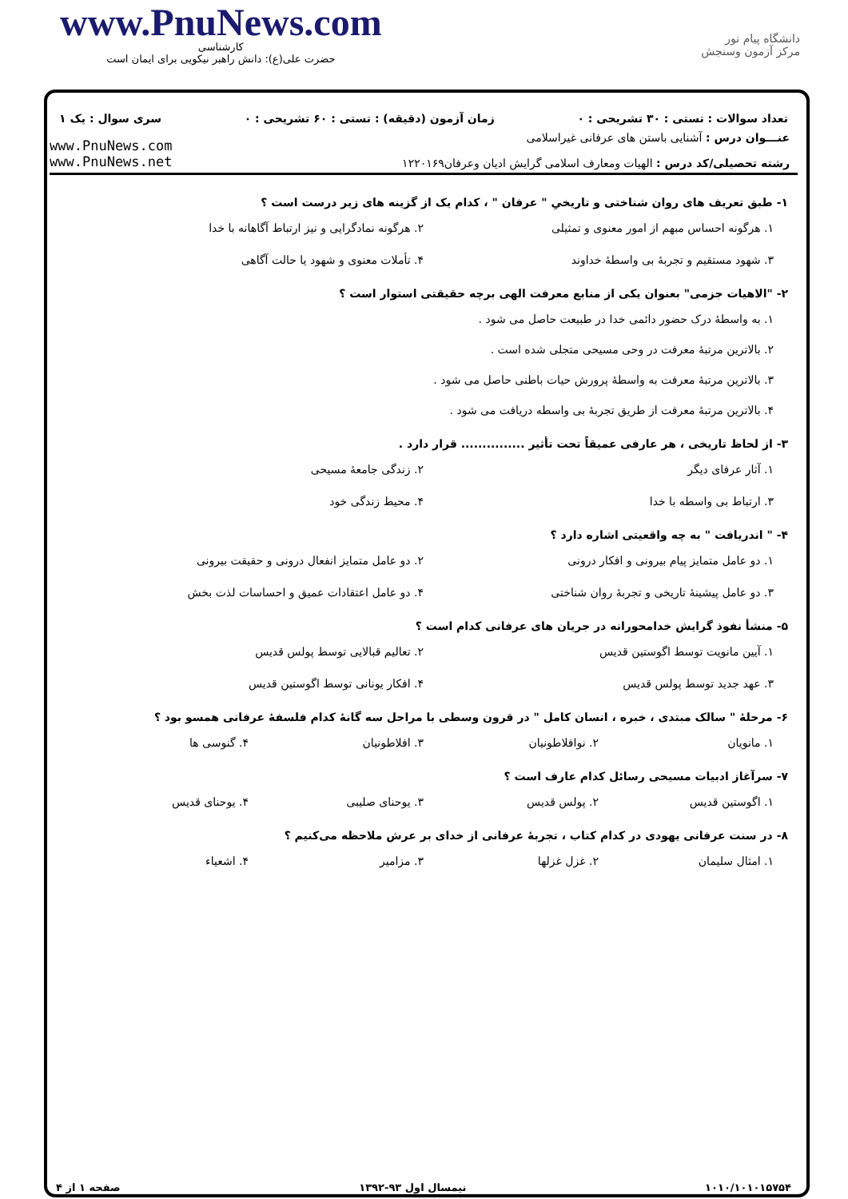www.PnuNews.com
کارشناسی
حضرت علی(ع): دانش راهبر نیکویی برای ایمان است
دانشگاه پیام نور
مرکز آزمون وسنجش
تعداد سوالات : تستی : ۳۰ تشریحی : ۰ زمان آزمون (دقیقه) : تستی : ۶۰ تشریحی : ۰ سری سوال : یک ۱
عنـــوان درس : آشنایی باستن های عرفانی غیراسلامی
رشته تحصیلی/کد درس : الهیات ومعارف اسلامی گرایش ادیان وعرفان۱۲۲۰۱۶۹
www.PnuNews.com
www.PnuNews.net
۱- طبق تعریف های روان شناختی و تاریخیِ " عرفان " ، کدام یک از گزینه های زیر درست است ؟
۱. هرگونه احساس مبهم از امور معنوی و تمثیلی
۲. هرگونه نمادگرایی و نیز ارتباط آگاهانه با خدا
۳. شهود مستقیم و تجربهٔ بی واسطهٔ خداوند
۴. تأملات معنوی و شهود یا حالت آگاهی
۲- "الاهیات جزمی" بعنوان یکی از منابع معرفت الهی برچه حقیقتی استوار است ؟
۱. به واسطهٔ درک حضور دائمی خدا در طبیعت حاصل می شود .
۲. بالاترین مرتبهٔ معرفت در وحی مسیحی متجلی شده است .
۳. بالاترین مرتبهٔ معرفت به واسطهٔ پرورش حیات باطنی حاصل می شود .
۴. بالاترین مرتبهٔ معرفت از طریق تجربهٔ بی واسطه دریافت می شود .
۳- از لحاظ تاریخی ، هر عارفی عمیقاً تحت تأثیر ............... قرار دارد .
۱. آثار عرفای دیگر
۲. زندگی جامعهٔ مسیحی
۳. ارتباط بی واسطه با خدا
۴. محیط زندگی خود
۴- " اندریافت " به چه واقعیتی اشاره دارد ؟
۱. دو عامل متمایز پیام بیرونی و افکار درونی
۲. دو عامل متمایز انفعال درونی و حقیقت بیرونی
۳. دو عامل پیشینهٔ تاریخی و تجربهٔ روان شناختی
۴. دو عامل اعتقادات عمیق و احساسات لذت بخش
۵- منشأ نفوذ گرایش خدامحورانه در جریان های عرفانی کدام است ؟
۱. آیین مانویت توسط اگوستین قدیس
۲. تعالیم قبالایی توسط پولس قدیس
۳. عهد جدید توسط پولس قدیس
۴. افکار یونانی توسط اگوستین قدیس
۶- مرحلهٔ " سالک مبتدی ، خبره ، انسان کامل " در قرون وسطی با مراحل سه گانهٔ کدام فلسفهٔ عرفانی همسو بود ؟
۱. مانویان
۲. نوافلاطونیان
۳. افلاطونیان
۴. گنوسی ها
۷- سرآغاز ادبیات مسیحی رسائل کدام عارف است ؟
۱. اگوستین قدیس
۲. پولس قدیس
۳. یوحنای صلیبی
۴. یوحنای قدیس
۸- در سنت عرفانی یهودی در کدام کتاب ، تجربهٔ عرفانی از خدای بر عرش ملاحظه می‌کنیم ؟
۱. امثال سلیمان
۲. غزل غزلها
۳. مزامیر
۴. اشعیاء
۱۰۱۰/۱۰۱۰۱۵۷۵۴ نیمسال اول ۹۳-۱۳۹۲ صفحه ۱ از ۴